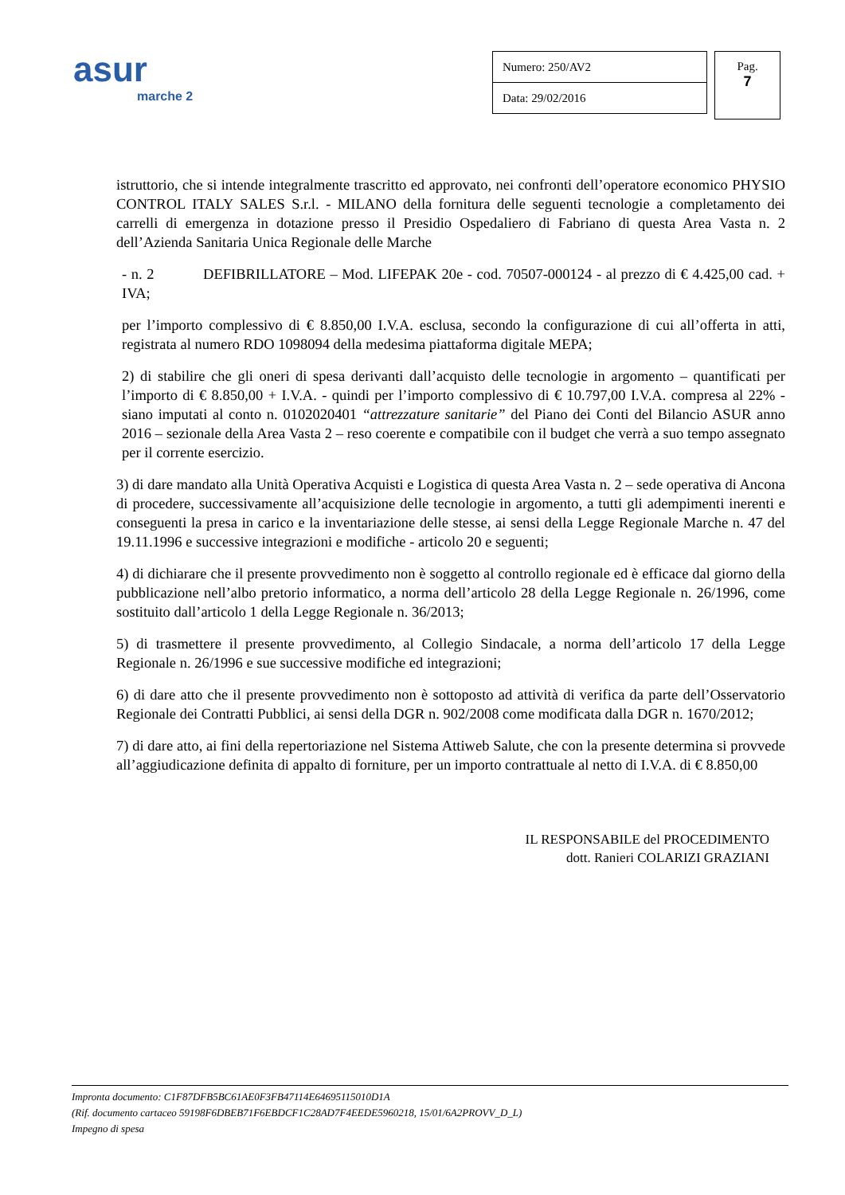asur
marche 2
Numero: 250/AV2
Data: 29/02/2016
Pag.
7
istruttorio, che si intende integralmente trascritto ed approvato, nei confronti dell’operatore economico PHYSIO CONTROL ITALY SALES S.r.l. - MILANO della fornitura delle seguenti tecnologie a completamento dei carrelli di emergenza in dotazione presso il Presidio Ospedaliero di Fabriano di questa Area Vasta n. 2 dell’Azienda Sanitaria Unica Regionale delle Marche
- n. 2 DEFIBRILLATORE – Mod. LIFEPAK 20e - cod. 70507-000124 - al prezzo di € 4.425,00 cad. + IVA;
per l’importo complessivo di € 8.850,00 I.V.A. esclusa, secondo la configurazione di cui all’offerta in atti, registrata al numero RDO 1098094 della medesima piattaforma digitale MEPA;
2) di stabilire che gli oneri di spesa derivanti dall’acquisto delle tecnologie in argomento – quantificati per l’importo di € 8.850,00 + I.V.A. - quindi per l’importo complessivo di € 10.797,00 I.V.A. compresa al 22% - siano imputati al conto n. 0102020401 “attrezzature sanitarie” del Piano dei Conti del Bilancio ASUR anno 2016 – sezionale della Area Vasta 2 – reso coerente e compatibile con il budget che verrà a suo tempo assegnato per il corrente esercizio.
3) di dare mandato alla Unità Operativa Acquisti e Logistica di questa Area Vasta n. 2 – sede operativa di Ancona di procedere, successivamente all’acquisizione delle tecnologie in argomento, a tutti gli adempimenti inerenti e conseguenti la presa in carico e la inventariazione delle stesse, ai sensi della Legge Regionale Marche n. 47 del 19.11.1996 e successive integrazioni e modifiche - articolo 20 e seguenti;
4) di dichiarare che il presente provvedimento non è soggetto al controllo regionale ed è efficace dal giorno della pubblicazione nell’albo pretorio informatico, a norma dell’articolo 28 della Legge Regionale n. 26/1996, come sostituito dall’articolo 1 della Legge Regionale n. 36/2013;
5) di trasmettere il presente provvedimento, al Collegio Sindacale, a norma dell’articolo 17 della Legge Regionale n. 26/1996 e sue successive modifiche ed integrazioni;
6) di dare atto che il presente provvedimento non è sottoposto ad attività di verifica da parte dell’Osservatorio Regionale dei Contratti Pubblici, ai sensi della DGR n. 902/2008 come modificata dalla DGR n. 1670/2012;
7) di dare atto, ai fini della repertoriazione nel Sistema Attiweb Salute, che con la presente determina si provvede all’aggiudicazione definita di appalto di forniture, per un importo contrattuale al netto di I.V.A. di € 8.850,00
IL RESPONSABILE del PROCEDIMENTO
dott. Ranieri COLARIZI GRAZIANI
Impronta documento: C1F87DFB5BC61AE0F3FB47114E64695115010D1A
(Rif. documento cartaceo 59198F6DBEB71F6EBDCF1C28AD7F4EEDE5960218, 15/01/6A2PROVV_D_L)
Impegno di spesa